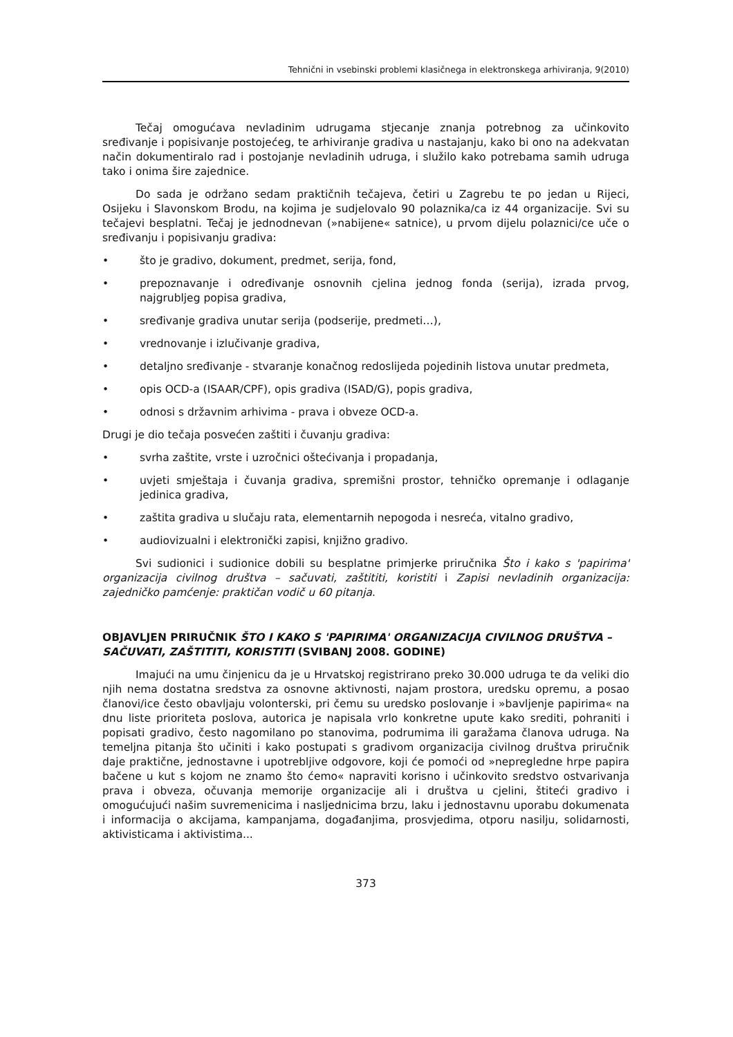Tehnični in vsebinski problemi klasičnega in elektronskega arhiviranja, 9(2010)
Tečaj omogućava nevladinim udrugama stjecanje znanja potrebnog za učinkovito sređivanje i popisivanje postojećeg, te arhiviranje gradiva u nastajanju, kako bi ono na adekvatan način dokumentiralo rad i postojanje nevladinih udruga, i služilo kako potrebama samih udruga tako i onima šire zajednice.
Do sada je održano sedam praktičnih tečajeva, četiri u Zagrebu te po jedan u Rijeci, Osijeku i Slavonskom Brodu, na kojima je sudjelovalo 90 polaznika/ca iz 44 organizacije. Svi su tečajevi besplatni. Tečaj je jednodnevan (»nabijene« satnice), u prvom dijelu polaznici/ce uče o sređivanju i popisivanju gradiva:
• što je gradivo, dokument, predmet, serija, fond,
• prepoznavanje i određivanje osnovnih cjelina jednog fonda (serija), izrada prvog, najgrubljeg popisa gradiva,
• sređivanje gradiva unutar serija (podserije, predmeti…),
• vrednovanje i izlučivanje gradiva,
• detaljno sređivanje - stvaranje konačnog redoslijeda pojedinih listova unutar predmeta,
• opis OCD-a (ISAAR/CPF), opis gradiva (ISAD/G), popis gradiva,
• odnosi s državnim arhivima - prava i obveze OCD-a.
Drugi je dio tečaja posvećen zaštiti i čuvanju gradiva:
• svrha zaštite, vrste i uzročnici oštećivanja i propadanja,
• uvjeti smještaja i čuvanja gradiva, spremišni prostor, tehničko opremanje i odlaganje jedinica gradiva,
• zaštita gradiva u slučaju rata, elementarnih nepogoda i nesreća, vitalno gradivo,
• audiovizualni i elektronički zapisi, knjižno gradivo.
Svi sudionici i sudionice dobili su besplatne primjerke priručnika Što i kako s 'papirima' organizacija civilnog društva – sačuvati, zaštititi, koristiti i Zapisi nevladinih organizacija: zajedničko pamćenje: praktičan vodič u 60 pitanja.
OBJAVLJEN PRIRUČNIK ŠTO I KAKO S 'PAPIRIMA' ORGANIZACIJA CIVILNOG DRUŠTVA – SAČUVATI, ZAŠTITITI, KORISTITI (SVIBANJ 2008. GODINE)
Imajući na umu činjenicu da je u Hrvatskoj registrirano preko 30.000 udruga te da veliki dio njih nema dostatna sredstva za osnovne aktivnosti, najam prostora, uredsku opremu, a posao članovi/ice često obavljaju volonterski, pri čemu su uredsko poslovanje i »bavljenje papirima« na dnu liste prioriteta poslova, autorica je napisala vrlo konkretne upute kako srediti, pohraniti i popisati gradivo, često nagomilano po stanovima, podrumima ili garažama članova udruga. Na temeljna pitanja što učiniti i kako postupati s gradivom organizacija civilnog društva priručnik daje praktične, jednostavne i upotrebljive odgovore, koji će pomoći od »nepregledne hrpe papira bačene u kut s kojom ne znamo što ćemo« napraviti korisno i učinkovito sredstvo ostvarivanja prava i obveza, očuvanja memorije organizacije ali i društva u cjelini, štiteći gradivo i omogućujući našim suvremenicima i nasljednicima brzu, laku i jednostavnu uporabu dokumenata i informacija o akcijama, kampanjama, događanjima, prosvjedima, otporu nasilju, solidarnosti, aktivisticama i aktivistima...
373